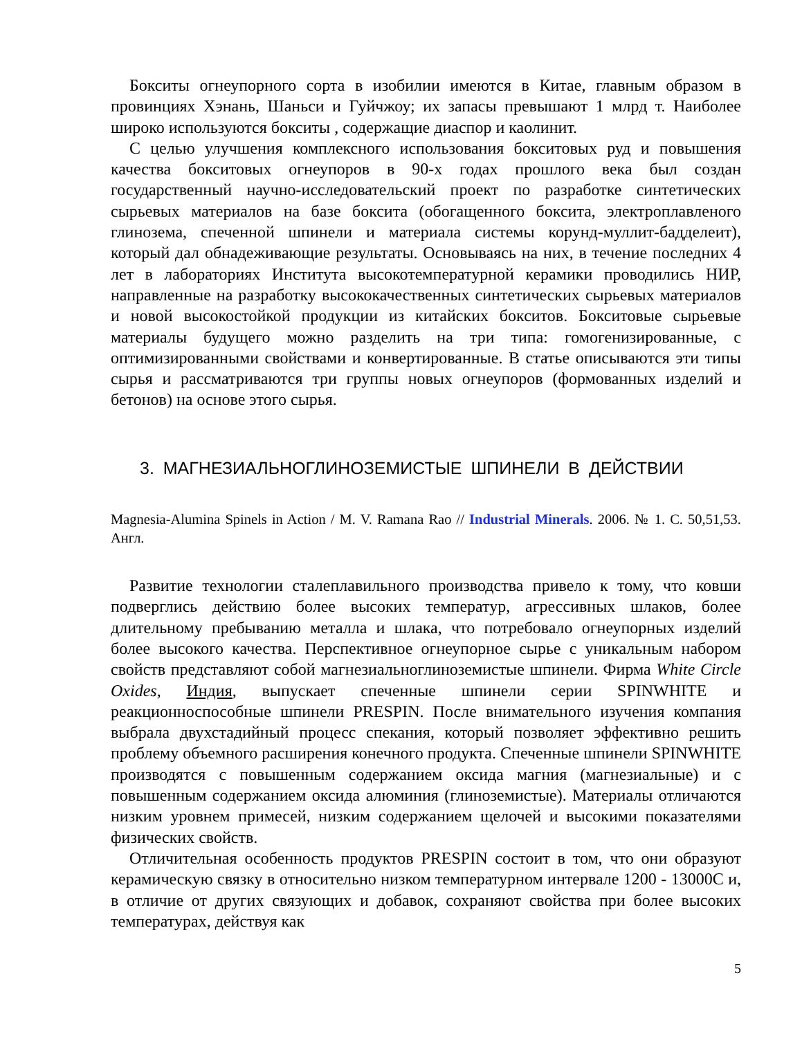Бокситы огнеупорного сорта в изобилии имеются в Китае, главным образом в провинциях Хэнань, Шаньси и Гуйчжоу; их запасы превышают 1 млрд т. Наиболее широко используются бокситы , содержащие диаспор и каолинит.
С целью улучшения комплексного использования бокситовых руд и повышения качества бокситовых огнеупоров в 90-х годах прошлого века был создан государственный научно-исследовательский проект по разработке синтетических сырьевых материалов на базе боксита (обогащенного боксита, электроплавленого глинозема, спеченной шпинели и материала системы корунд-муллит-бадделеит), который дал обнадеживающие результаты. Основываясь на них, в течение последних 4 лет в лабораториях Института высокотемпературной керамики проводились НИР, направленные на разработку высококачественных синтетических сырьевых материалов и новой высокостойкой продукции из китайских бокситов. Бокситовые сырьевые материалы будущего можно разделить на три типа: гомогенизированные, с оптимизированными свойствами и конвертированные. В статье описываются эти типы сырья и рассматриваются три группы новых огнеупоров (формованных изделий и бетонов) на основе этого сырья.
3. МАГНЕЗИАЛЬНОГЛИНОЗЕМИСТЫЕ ШПИНЕЛИ В ДЕЙСТВИИ
Magnesia-Alumina Spinels in Action / M. V. Ramana Rao // Industrial Minerals. 2006. № 1. С. 50,51,53. Англ.
Развитие технологии сталеплавильного производства привело к тому, что ковши подверглись действию более высоких температур, агрессивных шлаков, более длительному пребыванию металла и шлака, что потребовало огнеупорных изделий более высокого качества. Перспективное огнеупорное сырье с уникальным набором свойств представляют собой магнезиальноглиноземистые шпинели. Фирма White Circle Oxides, Индия, выпускает спеченные шпинели серии SPINWHITE и реакционноспособные шпинели PRESPIN. После внимательного изучения компания выбрала двухстадийный процесс спекания, который позволяет эффективно решить проблему объемного расширения конечного продукта. Спеченные шпинели SPINWHITE производятся с повышенным содержанием оксида магния (магнезиальные) и с повышенным содержанием оксида алюминия (глиноземистые). Материалы отличаются низким уровнем примесей, низким содержанием щелочей и высокими показателями физических свойств.
Отличительная особенность продуктов PRESPIN состоит в том, что они образуют керамическую связку в относительно низком температурном интервале 1200 - 13000С и, в отличие от других связующих и добавок, сохраняют свойства при более высоких температурах, действуя как
5